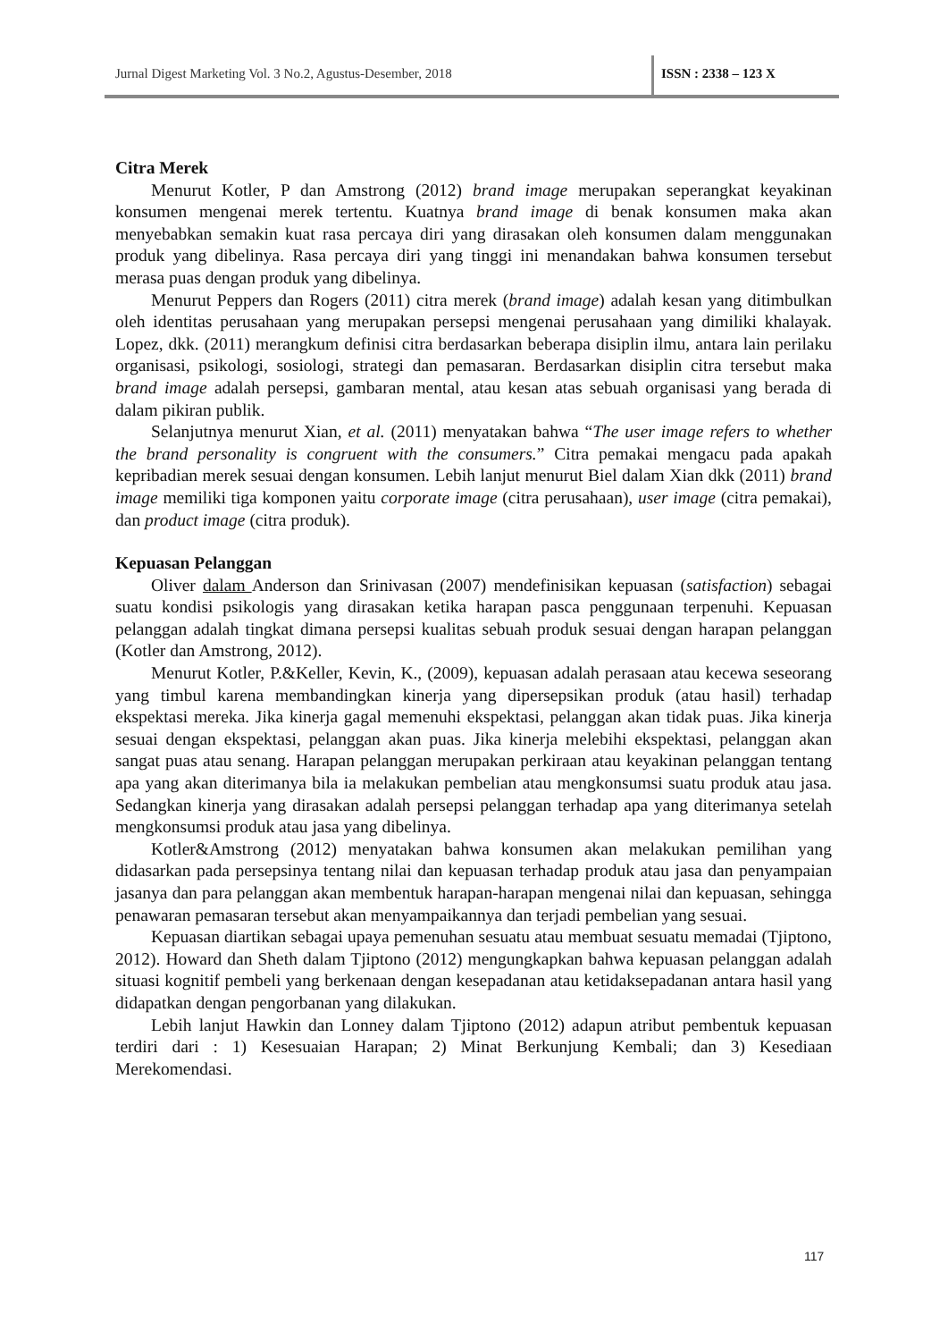Jurnal Digest Marketing Vol. 3 No.2, Agustus-Desember, 2018 ISSN : 2338 – 123 X
Citra Merek
Menurut Kotler, P dan Amstrong (2012) brand image merupakan seperangkat keyakinan konsumen mengenai merek tertentu. Kuatnya brand image di benak konsumen maka akan menyebabkan semakin kuat rasa percaya diri yang dirasakan oleh konsumen dalam menggunakan produk yang dibelinya. Rasa percaya diri yang tinggi ini menandakan bahwa konsumen tersebut merasa puas dengan produk yang dibelinya.
Menurut Peppers dan Rogers (2011) citra merek (brand image) adalah kesan yang ditimbulkan oleh identitas perusahaan yang merupakan persepsi mengenai perusahaan yang dimiliki khalayak. Lopez, dkk. (2011) merangkum definisi citra berdasarkan beberapa disiplin ilmu, antara lain perilaku organisasi, psikologi, sosiologi, strategi dan pemasaran. Berdasarkan disiplin citra tersebut maka brand image adalah persepsi, gambaran mental, atau kesan atas sebuah organisasi yang berada di dalam pikiran publik.
Selanjutnya menurut Xian, et al. (2011) menyatakan bahwa “The user image refers to whether the brand personality is congruent with the consumers.” Citra pemakai mengacu pada apakah kepribadian merek sesuai dengan konsumen. Lebih lanjut menurut Biel dalam Xian dkk (2011) brand image memiliki tiga komponen yaitu corporate image (citra perusahaan), user image (citra pemakai), dan product image (citra produk).
Kepuasan Pelanggan
Oliver dalam Anderson dan Srinivasan (2007) mendefinisikan kepuasan (satisfaction) sebagai suatu kondisi psikologis yang dirasakan ketika harapan pasca penggunaan terpenuhi. Kepuasan pelanggan adalah tingkat dimana persepsi kualitas sebuah produk sesuai dengan harapan pelanggan (Kotler dan Amstrong, 2012).
Menurut Kotler, P.&Keller, Kevin, K., (2009), kepuasan adalah perasaan atau kecewa seseorang yang timbul karena membandingkan kinerja yang dipersepsikan produk (atau hasil) terhadap ekspektasi mereka. Jika kinerja gagal memenuhi ekspektasi, pelanggan akan tidak puas. Jika kinerja sesuai dengan ekspektasi, pelanggan akan puas. Jika kinerja melebihi ekspektasi, pelanggan akan sangat puas atau senang. Harapan pelanggan merupakan perkiraan atau keyakinan pelanggan tentang apa yang akan diterimanya bila ia melakukan pembelian atau mengkonsumsi suatu produk atau jasa. Sedangkan kinerja yang dirasakan adalah persepsi pelanggan terhadap apa yang diterimanya setelah mengkonsumsi produk atau jasa yang dibelinya.
Kotler&Amstrong (2012) menyatakan bahwa konsumen akan melakukan pemilihan yang didasarkan pada persepsinya tentang nilai dan kepuasan terhadap produk atau jasa dan penyampaian jasanya dan para pelanggan akan membentuk harapan-harapan mengenai nilai dan kepuasan, sehingga penawaran pemasaran tersebut akan menyampaikannya dan terjadi pembelian yang sesuai.
Kepuasan diartikan sebagai upaya pemenuhan sesuatu atau membuat sesuatu memadai (Tjiptono, 2012). Howard dan Sheth dalam Tjiptono (2012) mengungkapkan bahwa kepuasan pelanggan adalah situasi kognitif pembeli yang berkenaan dengan kesepadanan atau ketidaksepadanan antara hasil yang didapatkan dengan pengorbanan yang dilakukan.
Lebih lanjut Hawkin dan Lonney dalam Tjiptono (2012) adapun atribut pembentuk kepuasan terdiri dari : 1) Kesesuaian Harapan; 2) Minat Berkunjung Kembali; dan 3) Kesediaan Merekomendasi.
117